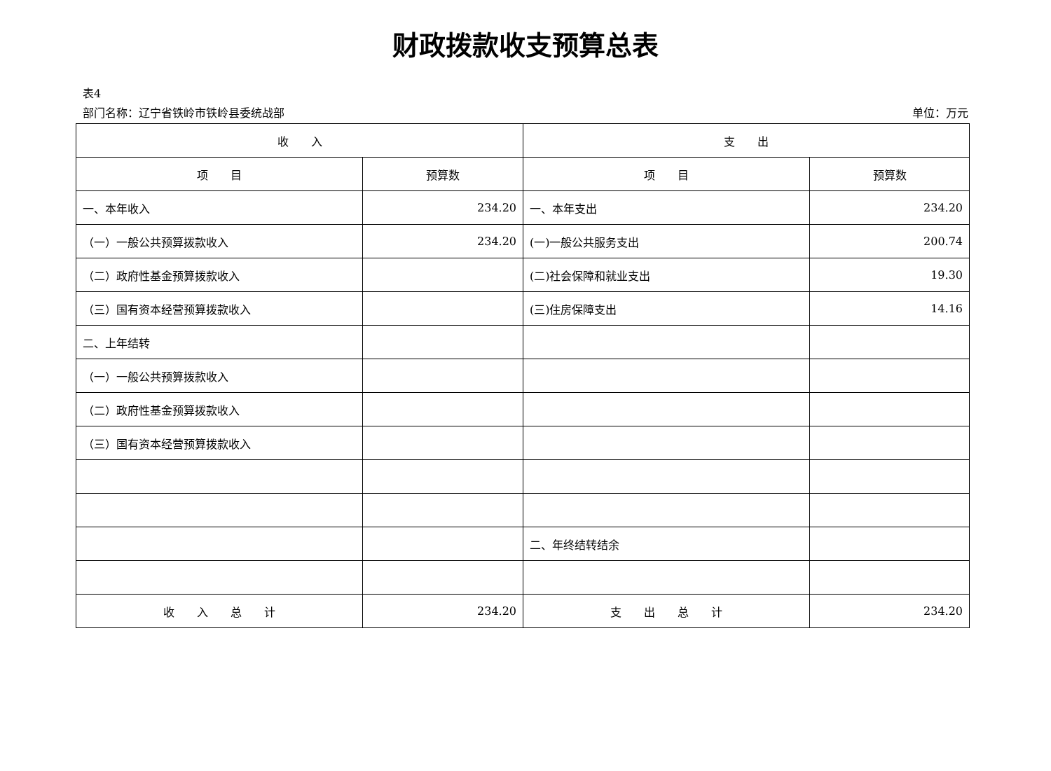财政拨款收支预算总表
表4
部门名称：辽宁省铁岭市铁岭县委统战部 单位：万元
| 收 入 | | 支 出 | |
| --- | --- | --- | --- |
| 项 目 | 预算数 | 项 目 | 预算数 |
| 一、本年收入 | 234.20 | 一、本年支出 | 234.20 |
| （一）一般公共预算拨款收入 | 234.20 | (一)一般公共服务支出 | 200.74 |
| （二）政府性基金预算拨款收入 | | (二)社会保障和就业支出 | 19.30 |
| （三）国有资本经营预算拨款收入 | | (三)住房保障支出 | 14.16 |
| 二、上年结转 | | | |
| （一）一般公共预算拨款收入 | | | |
| （二）政府性基金预算拨款收入 | | | |
| （三）国有资本经营预算拨款收入 | | | |
| | | 二、年终结转结余 | |
| 收 入 总 计 | 234.20 | 支 出 总 计 | 234.20 |